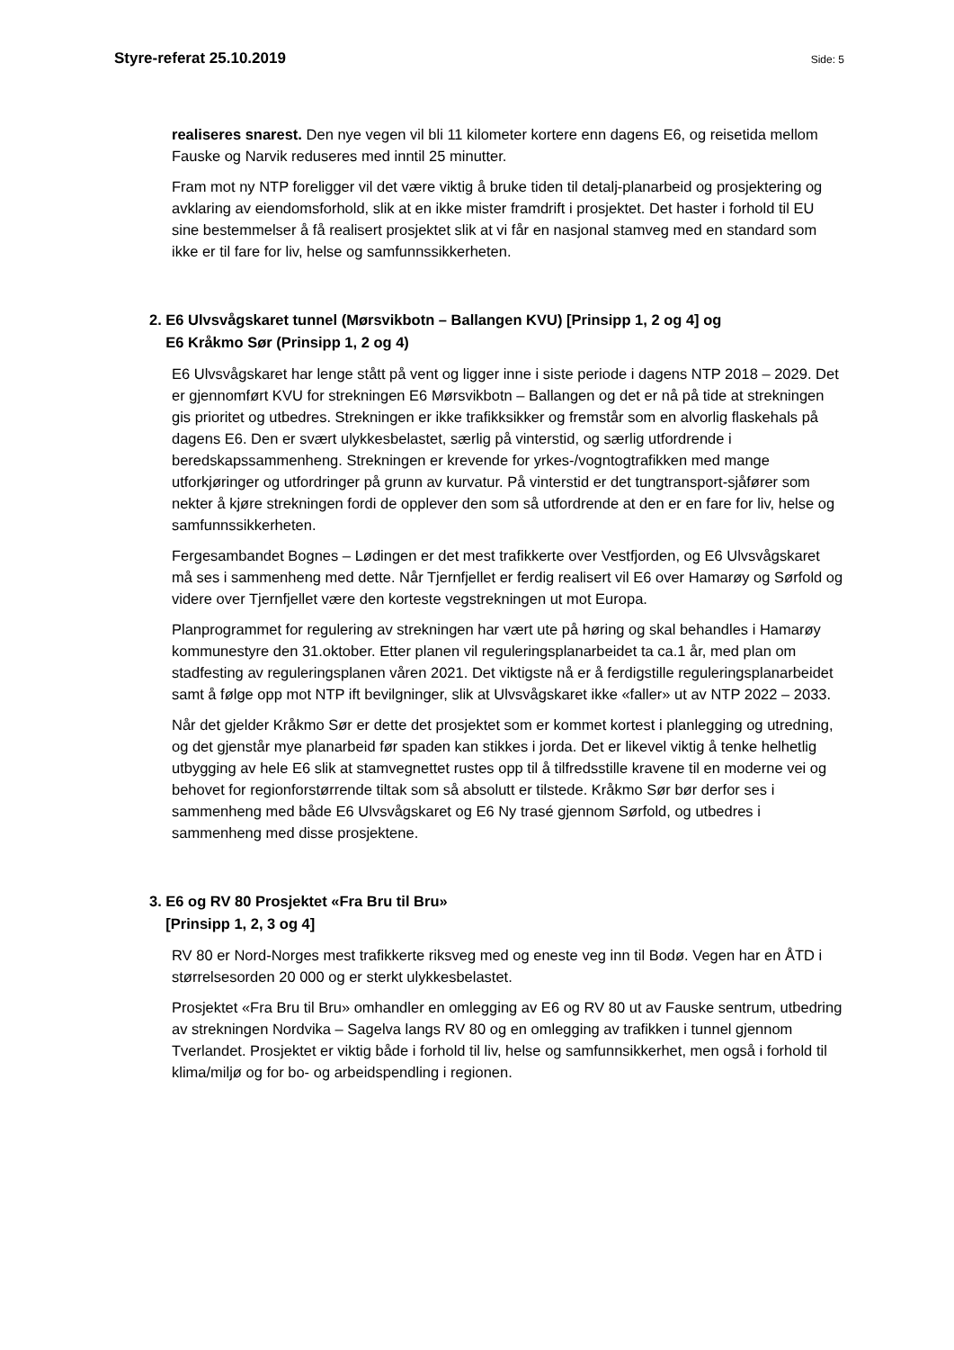Styre-referat 25.10.2019 Side: 5
realiseres snarest. Den nye vegen vil bli 11 kilometer kortere enn dagens E6, og reisetida mellom Fauske og Narvik reduseres med inntil 25 minutter.
Fram mot ny NTP foreligger vil det være viktig å bruke tiden til detalj-planarbeid og prosjektering og avklaring av eiendomsforhold, slik at en ikke mister framdrift i prosjektet. Det haster i forhold til EU sine bestemmelser å få realisert prosjektet slik at vi får en nasjonal stamveg med en standard som ikke er til fare for liv, helse og samfunnssikkerheten.
2. E6 Ulvsvågskaret tunnel (Mørsvikbotn – Ballangen KVU) [Prinsipp 1, 2 og 4] og
E6 Kråkmo Sør (Prinsipp 1, 2 og 4)
E6 Ulvsvågskaret har lenge stått på vent og ligger inne i siste periode i dagens NTP 2018 – 2029. Det er gjennomført KVU for strekningen E6 Mørsvikbotn – Ballangen og det er nå på tide at strekningen gis prioritet og utbedres. Strekningen er ikke trafikksikker og fremstår som en alvorlig flaskehals på dagens E6. Den er svært ulykkesbelastet, særlig på vinterstid, og særlig utfordrende i beredskapssammenheng. Strekningen er krevende for yrkes-/vogntogtrafikken med mange utforkjøringer og utfordringer på grunn av kurvatur. På vinterstid er det tungtransport-sjåfører som nekter å kjøre strekningen fordi de opplever den som så utfordrende at den er en fare for liv, helse og samfunnssikkerheten.
Fergesambandet Bognes – Lødingen er det mest trafikkerte over Vestfjorden, og E6 Ulvsvågskaret må ses i sammenheng med dette. Når Tjernfjellet er ferdig realisert vil E6 over Hamarøy og Sørfold og videre over Tjernfjellet være den korteste vegstrekningen ut mot Europa.
Planprogrammet for regulering av strekningen har vært ute på høring og skal behandles i Hamarøy kommunestyre den 31.oktober. Etter planen vil reguleringsplanarbeidet ta ca.1 år, med plan om stadfesting av reguleringsplanen våren 2021. Det viktigste nå er å ferdigstille reguleringsplanarbeidet samt å følge opp mot NTP ift bevilgninger, slik at Ulvsvågskaret ikke «faller» ut av NTP 2022 – 2033.
Når det gjelder Kråkmo Sør er dette det prosjektet som er kommet kortest i planlegging og utredning, og det gjenstår mye planarbeid før spaden kan stikkes i jorda. Det er likevel viktig å tenke helhetlig utbygging av hele E6 slik at stamvegnettet rustes opp til å tilfredsstille kravene til en moderne vei og behovet for regionforstørrende tiltak som så absolutt er tilstede. Kråkmo Sør bør derfor ses i sammenheng med både E6 Ulvsvågskaret og E6 Ny trasé gjennom Sørfold, og utbedres i sammenheng med disse prosjektene.
3. E6 og RV 80 Prosjektet «Fra Bru til Bru»
[Prinsipp 1, 2, 3 og 4]
RV 80 er Nord-Norges mest trafikkerte riksveg med og eneste veg inn til Bodø. Vegen har en ÅTD i størrelsesorden 20 000 og er sterkt ulykkesbelastet.
Prosjektet «Fra Bru til Bru» omhandler en omlegging av E6 og RV 80 ut av Fauske sentrum, utbedring av strekningen Nordvika – Sagelva langs RV 80 og en omlegging av trafikken i tunnel gjennom Tverlandet. Prosjektet er viktig både i forhold til liv, helse og samfunnsikkerhet, men også i forhold til klima/miljø og for bo- og arbeidspendling i regionen.